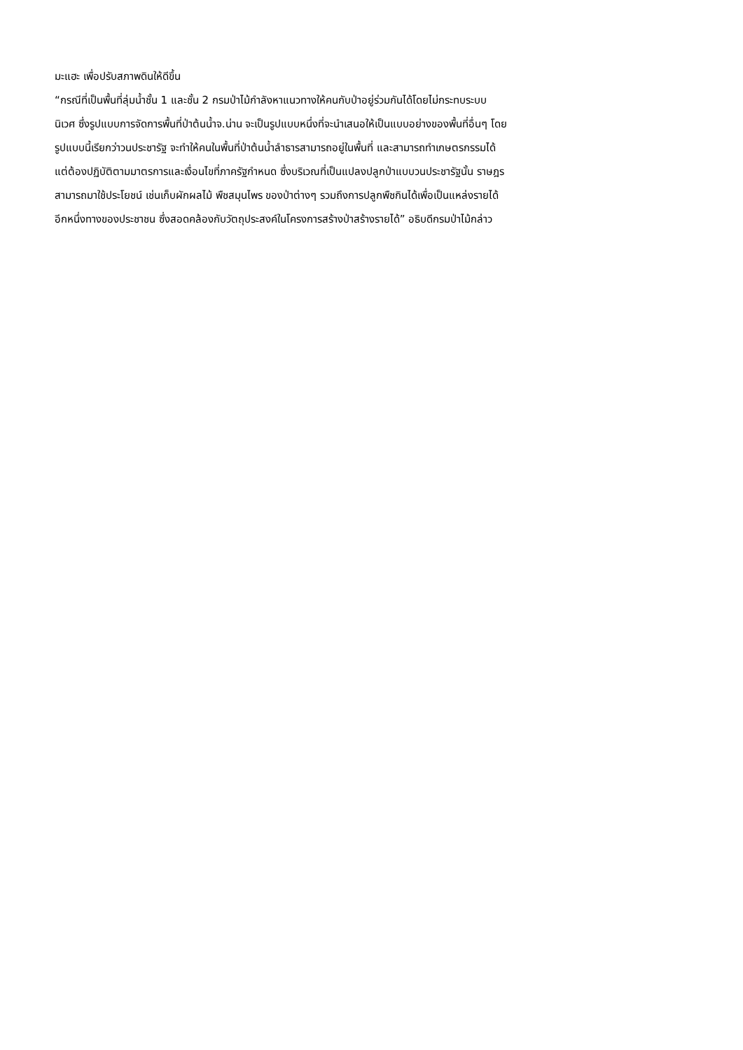มะแฮะ เพื่อปรับสภาพดินให้ดีขึ้น
“กรณีที่เป็นพื้นที่ลุ่มน้ำชั้น 1 และชั้น 2 กรมป่าไม้กำลังหาแนวทางให้คนกับป่าอยู่ร่วมกันได้โดยไม่กระทบระบบ
นิเวศ ซึ่งรูปแบบการจัดการพื้นที่ป่าต้นน้ำจ.น่าน จะเป็นรูปแบบหนึ่งที่จะนำเสนอให้เป็นแบบอย่างของพื้นที่อื่นๆ โดย
รูปแบบนี้เรียกว่าวนประชารัฐ จะทำให้คนในพื้นที่ป่าต้นน้ำลำธารสามารถอยู่ในพื้นที่ และสามารถทำเกษตรกรรมได้
แต่ต้องปฏิบัติตามมาตรการและเงื่อนไขที่ภาครัฐกำหนด ซึ่งบริเวณที่เป็นแปลงปลูกป่าแบบวนประชารัฐนั้น ราษฎร
สามารถมาใช้ประโยชน์ เช่นเก็บผักผลไม้ พืชสมุนไพร ของป่าต่างๆ รวมถึงการปลูกพืชกินได้เพื่อเป็นแหล่งรายได้
อีกหนึ่งทางของประชาชน ซึ่งสอดคล้องกับวัตถุประสงค์ในโครงการสร้างป่าสร้างรายได้” อธิบดีกรมป่าไม้กล่าว